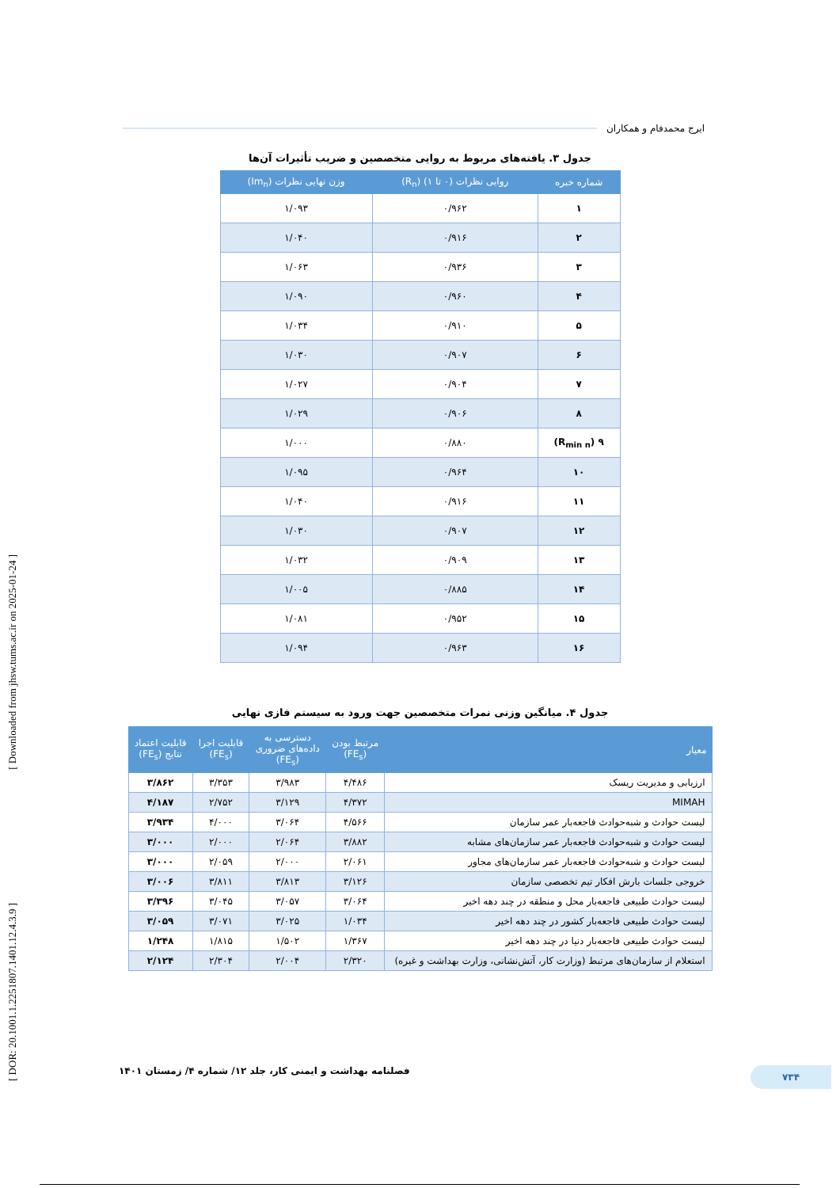[ Downloaded from jhsw.tums.ac.ir on 2025-01-24 ]
[ DOR: 20.1001.1.2251807.1401.12.4.3.9 ]
ایرج محمدفام و همکاران
جدول ۳. یافته‌های مربوط به روایی متخصصین و ضریب تأثیرات آن‌ها
| شماره خبره | روایی نظرات (۰ تا ۱) (R<sub>n</sub>) | وزن نهایی نظرات (Im<sub>n</sub>) |
| --- | --- | --- |
| ۱ | ۰/۹۶۲ | ۱/۰۹۳ |
| ۲ | ۰/۹۱۶ | ۱/۰۴۰ |
| ۳ | ۰/۹۳۶ | ۱/۰۶۳ |
| ۴ | ۰/۹۶۰ | ۱/۰۹۰ |
| ۵ | ۰/۹۱۰ | ۱/۰۳۴ |
| ۶ | ۰/۹۰۷ | ۱/۰۳۰ |
| ۷ | ۰/۹۰۴ | ۱/۰۲۷ |
| ۸ | ۰/۹۰۶ | ۱/۰۲۹ |
| ۹ (R<sub>min n</sub>) | ۰/۸۸۰ | ۱/۰۰۰ |
| ۱۰ | ۰/۹۶۴ | ۱/۰۹۵ |
| ۱۱ | ۰/۹۱۶ | ۱/۰۴۰ |
| ۱۲ | ۰/۹۰۷ | ۱/۰۳۰ |
| ۱۳ | ۰/۹۰۹ | ۱/۰۳۲ |
| ۱۴ | ۰/۸۸۵ | ۱/۰۰۵ |
| ۱۵ | ۰/۹۵۲ | ۱/۰۸۱ |
| ۱۶ | ۰/۹۶۳ | ۱/۰۹۴ |
جدول ۴. میانگین وزنی نمرات متخصصین جهت ورود به سیستم فازی نهایی
| معیار | مرتبط بودن (FE<sub>s</sub>) | دسترسی به داده‌های ضروری (FE<sub>s</sub>) | قابلیت اجرا (FE<sub>s</sub>) | قابلیت اعتماد نتایج (FE<sub>s</sub>) |
| --- | --- | --- | --- | --- |
| ارزیابی و مدیریت ریسک | ۴/۴۸۶ | ۳/۹۸۳ | ۳/۳۵۳ | ۳/۸۶۲ |
| MIMAH | ۴/۳۷۲ | ۳/۱۲۹ | ۲/۷۵۲ | ۴/۱۸۷ |
| لیست حوادث و شبه‌حوادث فاجعه‌بار عمر سازمان | ۴/۵۶۶ | ۳/۰۶۴ | ۴/۰۰۰ | ۳/۹۳۴ |
| لیست حوادث و شبه‌حوادث فاجعه‌بار عمر سازمان‌های مشابه | ۳/۸۸۲ | ۲/۰۶۴ | ۲/۰۰۰ | ۳/۰۰۰ |
| لیست حوادث و شبه‌حوادث فاجعه‌بار عمر سازمان‌های مجاور | ۲/۰۶۱ | ۲/۰۰۰ | ۲/۰۵۹ | ۳/۰۰۰ |
| خروجی جلسات بارش افکار تیم تخصصی سازمان | ۳/۱۲۶ | ۳/۸۱۳ | ۳/۸۱۱ | ۳/۰۰۶ |
| لیست حوادث طبیعی فاجعه‌بار محل و منطقه در چند دهه اخیر | ۳/۰۶۴ | ۳/۰۵۷ | ۳/۰۴۵ | ۳/۳۹۶ |
| لیست حوادث طبیعی فاجعه‌بار کشور در چند دهه اخیر | ۱/۰۳۴ | ۳/۰۲۵ | ۳/۰۷۱ | ۳/۰۵۹ |
| لیست حوادث طبیعی فاجعه‌بار دنیا در چند دهه اخیر | ۱/۳۶۷ | ۱/۵۰۲ | ۱/۸۱۵ | ۱/۲۴۸ |
| استعلام از سازمان‌های مرتبط (وزارت کار، آتش‌نشانی، وزارت بهداشت و غیره) | ۲/۳۲۰ | ۲/۰۰۴ | ۲/۳۰۴ | ۲/۱۲۴ |
۷۳۴ فصلنامه بهداشت و ایمنی کار، جلد ۱۲/ شماره ۴/ زمستان ۱۴۰۱